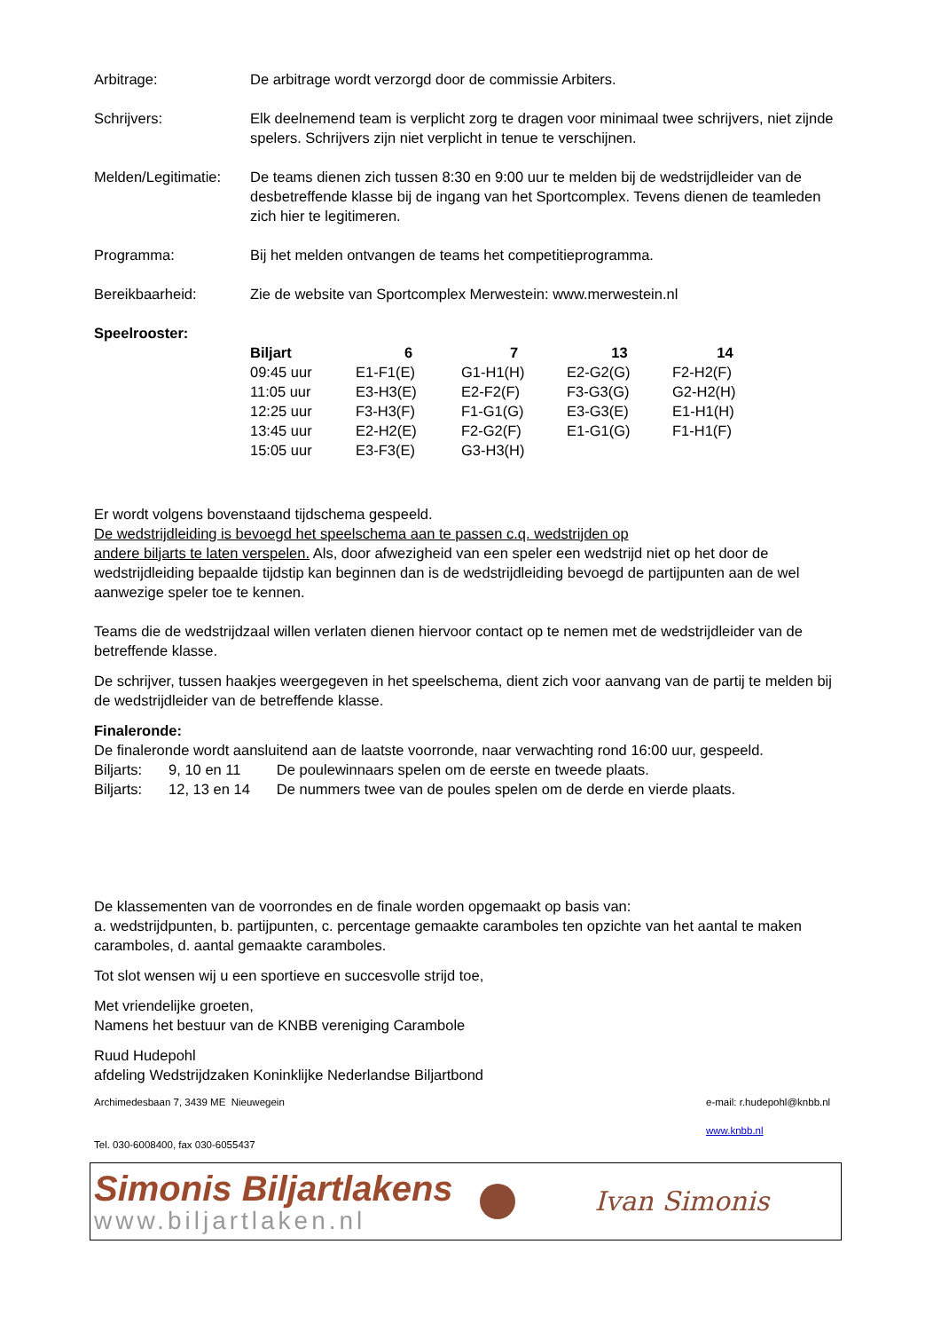Arbitrage: De arbitrage wordt verzorgd door de commissie Arbiters.
Schrijvers: Elk deelnemend team is verplicht zorg te dragen voor minimaal twee schrijvers, niet zijnde spelers. Schrijvers zijn niet verplicht in tenue te verschijnen.
Melden/Legitimatie:
De teams dienen zich tussen 8:30 en 9:00 uur te melden bij de wedstrijdleider van de desbetreffende klasse bij de ingang van het Sportcomplex. Tevens dienen de teamleden zich hier te legitimeren.
Programma: Bij het melden ontvangen de teams het competitieprogramma.
Bereikbaarheid: Zie de website van Sportcomplex Merwestein: www.merwestein.nl
Speelrooster:
| Biljart | 6 | 7 | 13 | 14 |
| --- | --- | --- | --- | --- |
| 09:45 uur | E1-F1(E) | G1-H1(H) | E2-G2(G) | F2-H2(F) |
| 11:05 uur | E3-H3(E) | E2-F2(F) | F3-G3(G) | G2-H2(H) |
| 12:25 uur | F3-H3(F) | F1-G1(G) | E3-G3(E) | E1-H1(H) |
| 13:45 uur | E2-H2(E) | F2-G2(F) | E1-G1(G) | F1-H1(F) |
| 15:05 uur | E3-F3(E) | G3-H3(H) | | |
Er wordt volgens bovenstaand tijdschema gespeeld.
De wedstrijdleiding is bevoegd het speelschema aan te passen c.q. wedstrijden op
andere biljarts te laten verspelen. Als, door afwezigheid van een speler een wedstrijd niet op het door de wedstrijdleiding bepaalde tijdstip kan beginnen dan is de wedstrijdleiding bevoegd de partijpunten aan de wel aanwezige speler toe te kennen.
Teams die de wedstrijdzaal willen verlaten dienen hiervoor contact op te nemen met de wedstrijdleider van de betreffende klasse.
De schrijver, tussen haakjes weergegeven in het speelschema, dient zich voor aanvang van de partij te melden bij de wedstrijdleider van de betreffende klasse.
Finaleronde:
De finaleronde wordt aansluitend aan de laatste voorronde, naar verwachting rond 16:00 uur, gespeeld.
| Biljarts: | 9, 10 en 11 | De poulewinnaars spelen om de eerste en tweede plaats. |
| Biljarts: | 12, 13 en 14 | De nummers twee van de poules spelen om de derde en vierde plaats. |
De klassementen van de voorrondes en de finale worden opgemaakt op basis van:
a. wedstrijdpunten, b. partijpunten, c. percentage gemaakte caramboles ten opzichte van het aantal te maken caramboles, d. aantal gemaakte caramboles.
Tot slot wensen wij u een sportieve en succesvolle strijd toe,
Met vriendelijke groeten,
Namens het bestuur van de KNBB vereniging Carambole
Ruud Hudepohl
afdeling Wedstrijdzaken Koninklijke Nederlandse Biljartbond
Archimedesbaan 7, 3439 ME Nieuwegein e-mail: r.hudepohl@knbb.nl
www.knbb.nl
Tel. 030-6008400, fax 030-6055437
Simonis Biljartlakens
www.biljartlaken.nl
Ivan Simonis